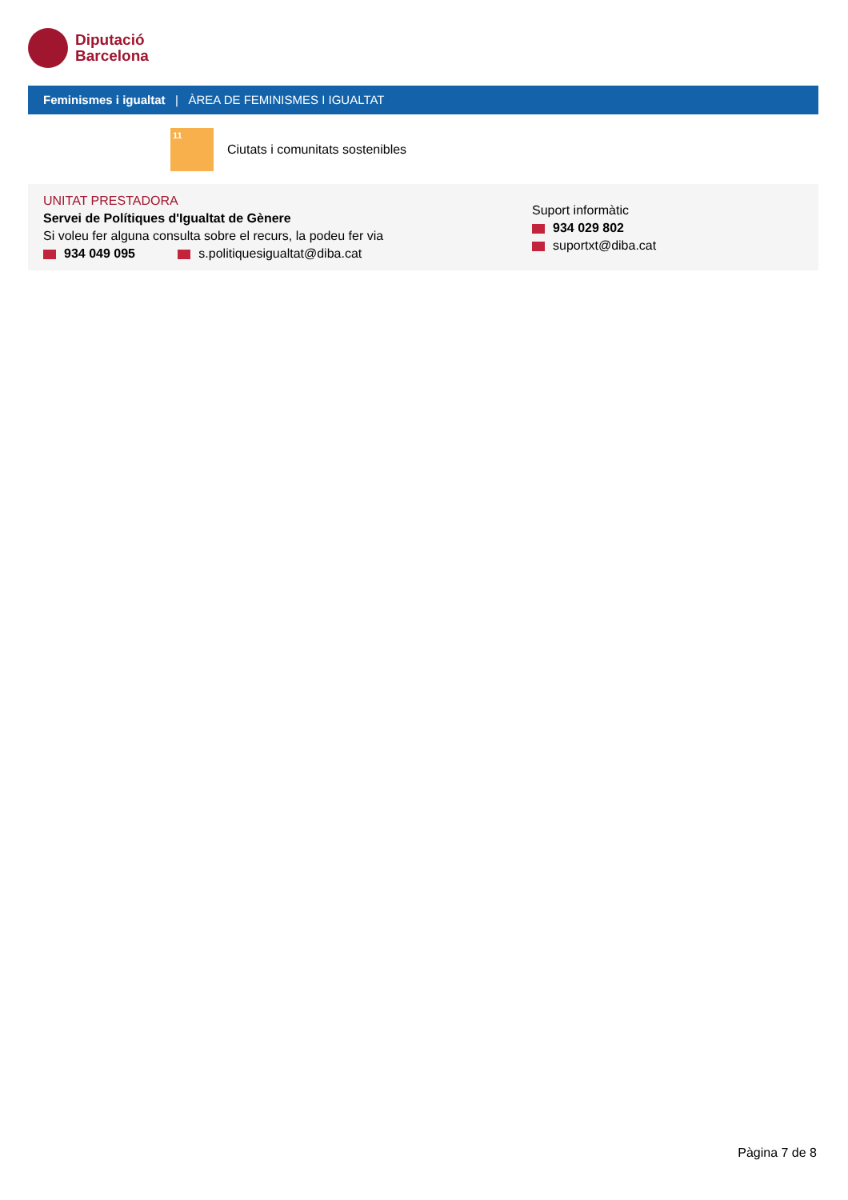Diputació
Barcelona
Feminismes i igualtat | ÀREA DE FEMINISMES I IGUALTAT
11
Ciutats i comunitats sostenibles
UNITAT PRESTADORA
Servei de Polítiques d'Igualtat de Gènere
Si voleu fer alguna consulta sobre el recurs, la podeu fer via
934 049 095 s.politiquesigualtat@diba.cat
Suport informàtic
934 029 802
suportxt@diba.cat
Pàgina 7 de 8